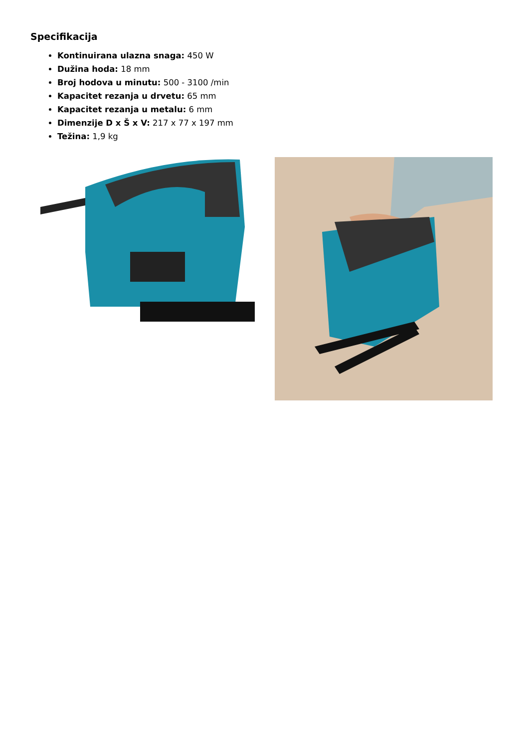Specifikacija
Kontinuirana ulazna snaga: 450 W
Dužina hoda: 18 mm
Broj hodova u minutu: 500 - 3100 /min
Kapacitet rezanja u drvetu: 65 mm
Kapacitet rezanja u metalu: 6 mm
Dimenzije D x Š x V: 217 x 77 x 197 mm
Težina: 1,9 kg